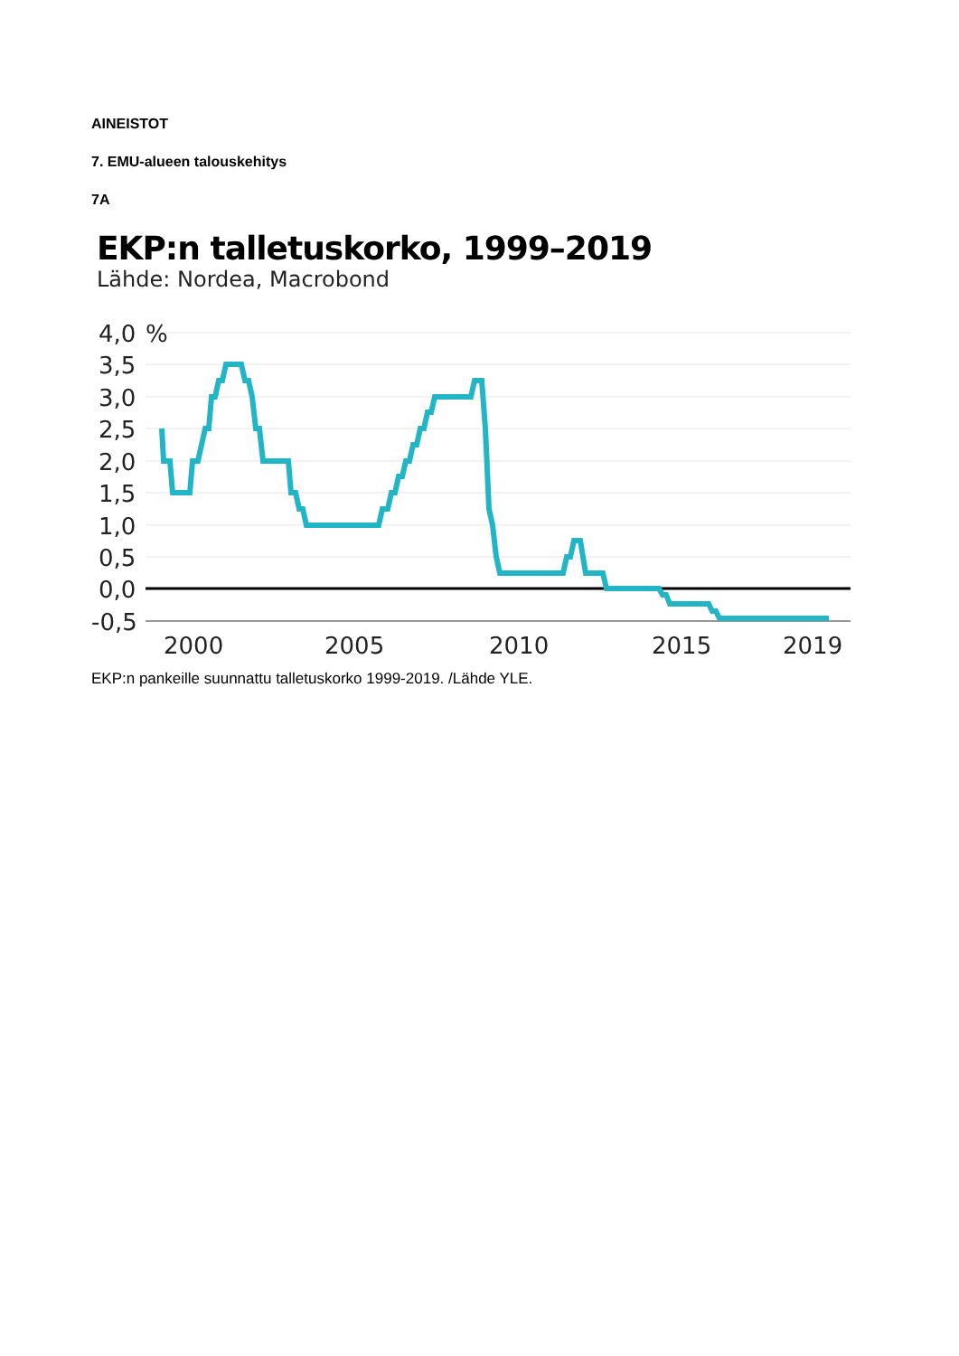AINEISTOT
7. EMU-alueen talouskehitys
7A
EKP:n talletuskorko, 1999–2019
Lähde: Nordea, Macrobond
4,0
%
3,5
3,0
2,5
2,0
1,5
1,0
0,5
0,0
-0,5
2000
2005
2010
2015
2019
EKP:n pankeille suunnattu talletuskorko 1999-2019. /Lähde YLE.